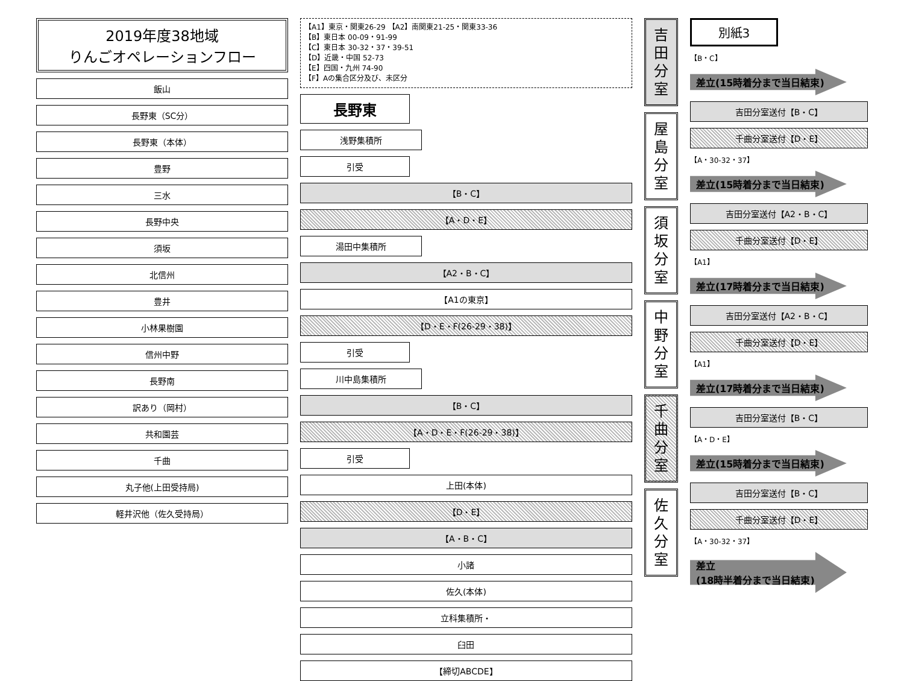2019年度38地域
りんごオペレーションフロー
飯山
長野東（SC分）
長野東（本体）
豊野
三水
長野中央
須坂
北信州
豊井
小林果樹園
信州中野
長野南
訳あり（岡村）
共和園芸
千曲
丸子他(上田受持局)
軽井沢他（佐久受持局）
【A1】東京・関東26-29 【A2】南関東21-25・関東33-36
【B】東日本 00-09・91-99
【C】東日本 30-32・37・39-51
【D】近畿・中国 52-73
【E】四国・九州 74-90
【F】Aの集合区分及び、未区分
長野東
浅野集積所
引受
【B・C】
【A・D・E】
湯田中集積所
【A2・B・C】
【A1の東京】
【D・E・F(26-29・38)】
引受
川中島集積所
【B・C】
【A・D・E・F(26-29・38)】
引受
上田(本体)
【D・E】
【A・B・C】
小諸
佐久(本体)
立科集積所・
臼田
【締切ABCDE】
吉
田
分
室
屋
島
分
室
須
坂
分
室
中
野
分
室
千
曲
分
室
佐
久
分
室
別紙3
【B・C】
差立(15時着分まで当日結束)
吉田分室送付【B・C】
千曲分室送付【D・E】
【A・30-32・37】
差立(15時着分まで当日結束)
吉田分室送付【A2・B・C】
千曲分室送付【D・E】
【A1】
差立(17時着分まで当日結束)
吉田分室送付【A2・B・C】
千曲分室送付【D・E】
【A1】
差立(17時着分まで当日結束)
吉田分室送付【B・C】
【A・D・E】
差立(15時着分まで当日結束)
吉田分室送付【B・C】
千曲分室送付【D・E】
【A・30-32・37】
差立
(18時半着分まで当日結束)